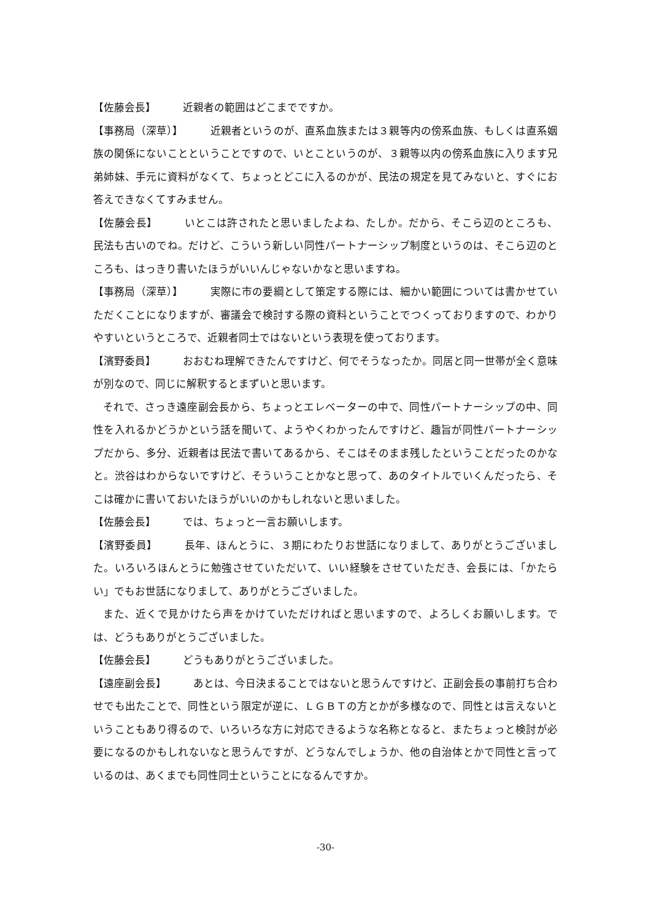【佐藤会長】 近親者の範囲はどこまでですか。
【事務局（深草）】 近親者というのが、直系血族または３親等内の傍系血族、もしくは直系姻族の関係にないことということですので、いとこというのが、３親等以内の傍系血族に入ります兄弟姉妹、手元に資料がなくて、ちょっとどこに入るのかが、民法の規定を見てみないと、すぐにお答えできなくてすみません。
【佐藤会長】 いとこは許されたと思いましたよね、たしか。だから、そこら辺のところも、民法も古いのでね。だけど、こういう新しい同性パートナーシップ制度というのは、そこら辺のところも、はっきり書いたほうがいいんじゃないかなと思いますね。
【事務局（深草）】 実際に市の要綱として策定する際には、細かい範囲については書かせていただくことになりますが、審議会で検討する際の資料ということでつくっておりますので、わかりやすいというところで、近親者同士ではないという表現を使っております。
【濱野委員】 おおむね理解できたんですけど、何でそうなったか。同居と同一世帯が全く意味が別なので、同じに解釈するとまずいと思います。
それで、さっき遠座副会長から、ちょっとエレベーターの中で、同性パートナーシップの中、同性を入れるかどうかという話を聞いて、ようやくわかったんですけど、趣旨が同性パートナーシップだから、多分、近親者は民法で書いてあるから、そこはそのまま残したということだったのかなと。渋谷はわからないですけど、そういうことかなと思って、あのタイトルでいくんだったら、そこは確かに書いておいたほうがいいのかもしれないと思いました。
【佐藤会長】 では、ちょっと一言お願いします。
【濱野委員】 長年、ほんとうに、３期にわたりお世話になりまして、ありがとうございました。いろいろほんとうに勉強させていただいて、いい経験をさせていただき、会長には、「かたらい」でもお世話になりまして、ありがとうございました。
また、近くで見かけたら声をかけていただければと思いますので、よろしくお願いします。では、どうもありがとうございました。
【佐藤会長】 どうもありがとうございました。
【遠座副会長】 あとは、今日決まることではないと思うんですけど、正副会長の事前打ち合わせでも出たことで、同性という限定が逆に、ＬＧＢＴの方とかが多様なので、同性とは言えないということもあり得るので、いろいろな方に対応できるような名称となると、またちょっと検討が必要になるのかもしれないなと思うんですが、どうなんでしょうか、他の自治体とかで同性と言っているのは、あくまでも同性同士ということになるんですか。
-30-